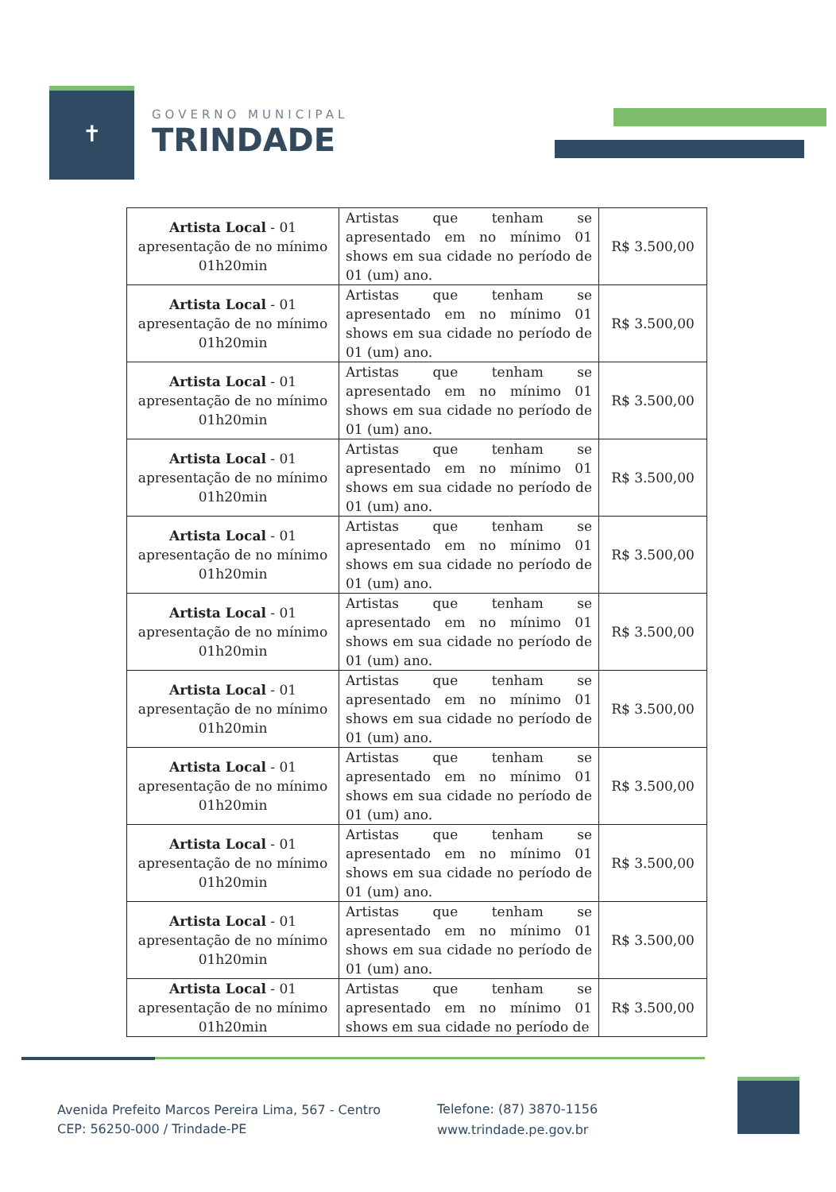✝
GOVERNO MUNICIPAL
TRINDADE
| Artista Local - 01 apresentação de no mínimo 01h20min | Artistas que tenham se apresentado em no mínimo 01 shows em sua cidade no período de 01 (um) ano. | R$ 3.500,00 |
| Artista Local - 01 apresentação de no mínimo 01h20min | Artistas que tenham se apresentado em no mínimo 01 shows em sua cidade no período de 01 (um) ano. | R$ 3.500,00 |
| Artista Local - 01 apresentação de no mínimo 01h20min | Artistas que tenham se apresentado em no mínimo 01 shows em sua cidade no período de 01 (um) ano. | R$ 3.500,00 |
| Artista Local - 01 apresentação de no mínimo 01h20min | Artistas que tenham se apresentado em no mínimo 01 shows em sua cidade no período de 01 (um) ano. | R$ 3.500,00 |
| Artista Local - 01 apresentação de no mínimo 01h20min | Artistas que tenham se apresentado em no mínimo 01 shows em sua cidade no período de 01 (um) ano. | R$ 3.500,00 |
| Artista Local - 01 apresentação de no mínimo 01h20min | Artistas que tenham se apresentado em no mínimo 01 shows em sua cidade no período de 01 (um) ano. | R$ 3.500,00 |
| Artista Local - 01 apresentação de no mínimo 01h20min | Artistas que tenham se apresentado em no mínimo 01 shows em sua cidade no período de 01 (um) ano. | R$ 3.500,00 |
| Artista Local - 01 apresentação de no mínimo 01h20min | Artistas que tenham se apresentado em no mínimo 01 shows em sua cidade no período de 01 (um) ano. | R$ 3.500,00 |
| Artista Local - 01 apresentação de no mínimo 01h20min | Artistas que tenham se apresentado em no mínimo 01 shows em sua cidade no período de 01 (um) ano. | R$ 3.500,00 |
| Artista Local - 01 apresentação de no mínimo 01h20min | Artistas que tenham se apresentado em no mínimo 01 shows em sua cidade no período de 01 (um) ano. | R$ 3.500,00 |
| Artista Local - 01 apresentação de no mínimo 01h20min | Artistas que tenham se apresentado em no mínimo 01 shows em sua cidade no período de | R$ 3.500,00 |
Avenida Prefeito Marcos Pereira Lima, 567 - Centro
CEP: 56250-000 / Trindade-PE
Telefone: (87) 3870-1156
www.trindade.pe.gov.br